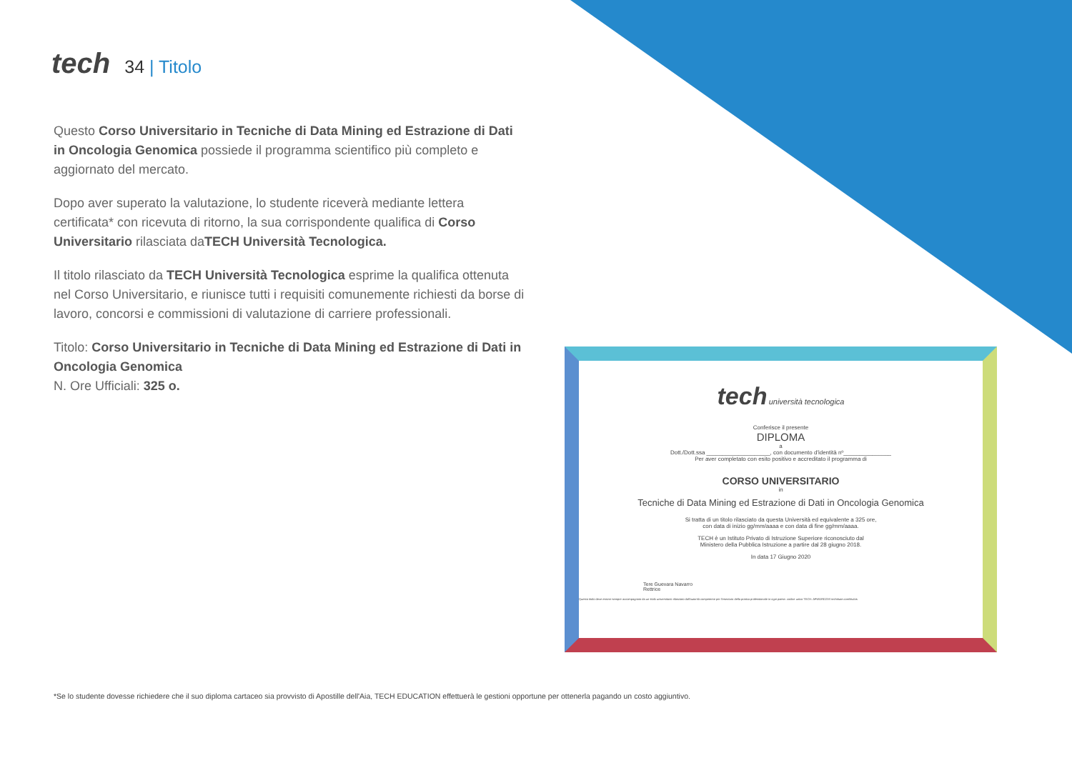tech 34 | Titolo
Questo Corso Universitario in Tecniche di Data Mining ed Estrazione di Dati in Oncologia Genomica possiede il programma scientifico più completo e aggiornato del mercato.
Dopo aver superato la valutazione, lo studente riceverà mediante lettera certificata* con ricevuta di ritorno, la sua corrispondente qualifica di Corso Universitario rilasciata daTECH Università Tecnologica.
Il titolo rilasciato da TECH Università Tecnologica esprime la qualifica ottenuta nel Corso Universitario, e riunisce tutti i requisiti comunemente richiesti da borse di lavoro, concorsi e commissioni di valutazione di carriere professionali.
Titolo: Corso Universitario in Tecniche di Data Mining ed Estrazione di Dati in Oncologia Genomica
N. Ore Ufficiali: 325 o.
tech università tecnologica
Conferisce il presente
DIPLOMA
a
Dott./Dott.ssa ____________________, con documento d'identità nº_______________
Per aver completato con esito positivo e accreditato il programma di
CORSO UNIVERSITARIO
in
Tecniche di Data Mining ed Estrazione di Dati in Oncologia Genomica
Si tratta di un titolo rilasciato da questa Università ed equivalente a 325 ore,
con data di inizio gg/mm/aaaa e con data di fine gg/mm/aaaa.
TECH è un Istituto Privato di Istruzione Superiore riconosciuto dal
Ministero della Pubblica Istruzione a partire dal 28 giugno 2018.
In data 17 Giugno 2020
Tere Guevara Navarro
Rettrice
Questo titolo deve essere sempre accompagnato da un titolo universitario rilasciato dall'autorità competente per l'esercizio della pratica professionale in ogni paese. codice unico TECH: AFWORD23S techtitute.com/titulos
*Se lo studente dovesse richiedere che il suo diploma cartaceo sia provvisto di Apostille dell'Aia, TECH EDUCATION effettuerà le gestioni opportune per ottenerla pagando un costo aggiuntivo.